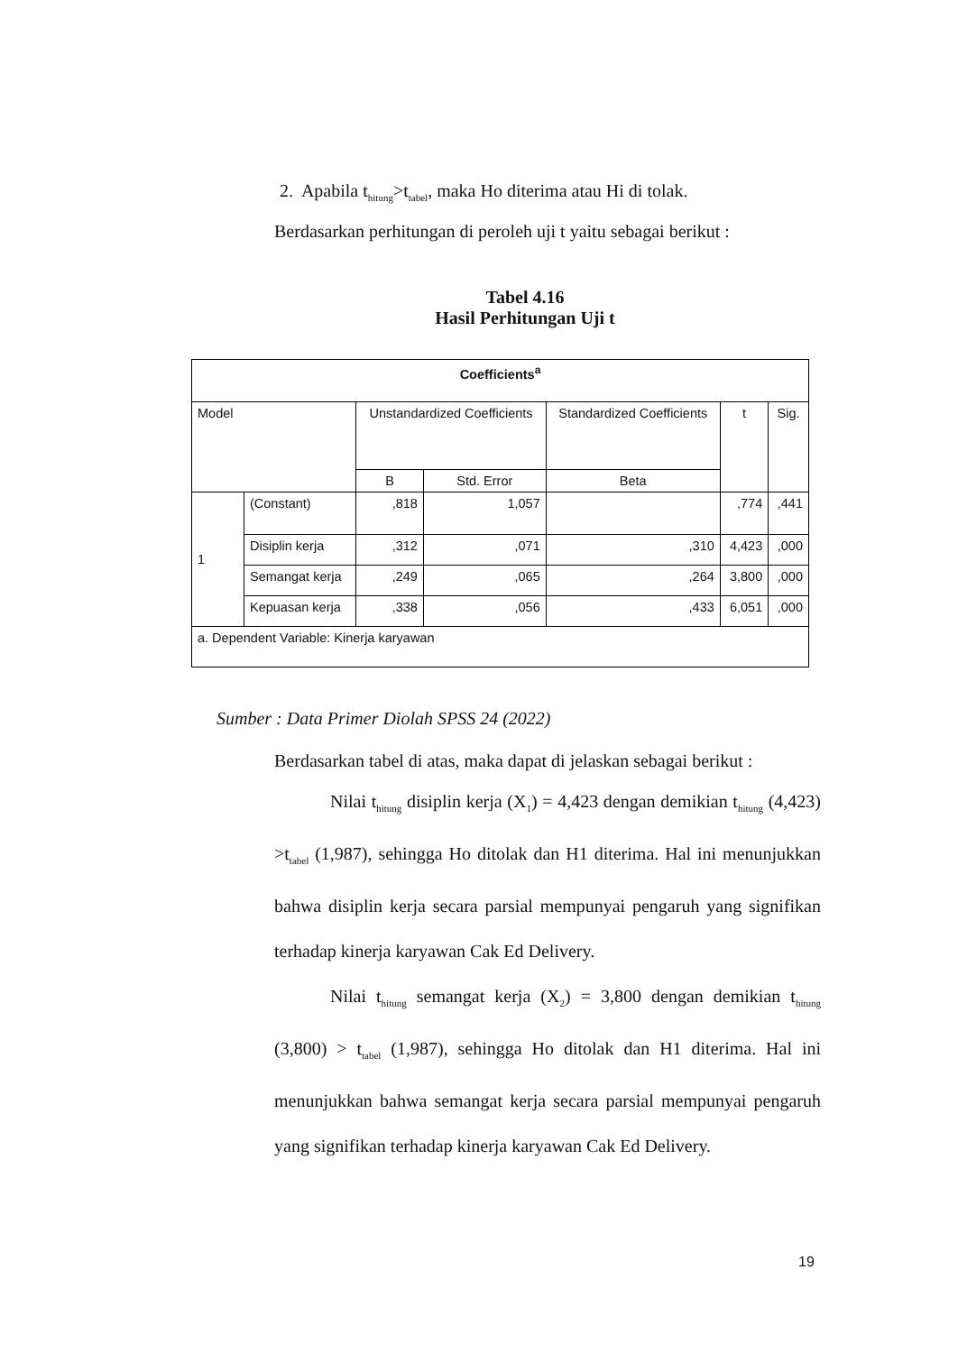2. Apabila t<sub>hitung</sub>>t<sub>tabel</sub>, maka Ho diterima atau Hi di tolak.
Berdasarkan perhitungan di peroleh uji t yaitu sebagai berikut :
Tabel 4.16
Hasil Perhitungan Uji t
| Coefficients<sup>a</sup> | | | | | | |
| --- | --- | --- | --- | --- | --- | --- |
| Model | | Unstandardized Coefficients | | Standardized Coefficients | t | Sig. |
| | | B | Std. Error | Beta | | |
| 1 | (Constant) | ,818 | 1,057 | | ,774 | ,441 |
| | Disiplin kerja | ,312 | ,071 | ,310 | 4,423 | ,000 |
| | Semangat kerja | ,249 | ,065 | ,264 | 3,800 | ,000 |
| | Kepuasan kerja | ,338 | ,056 | ,433 | 6,051 | ,000 |
| a. Dependent Variable: Kinerja karyawan | | | | | | |
Sumber : Data Primer Diolah SPSS 24 (2022)
Berdasarkan tabel di atas, maka dapat di jelaskan sebagai berikut :
Nilai t<sub>hitung</sub> disiplin kerja (X<sub>1</sub>) = 4,423 dengan demikian t<sub>hitung</sub> (4,423) >t<sub>tabel</sub> (1,987), sehingga Ho ditolak dan H1 diterima. Hal ini menunjukkan bahwa disiplin kerja secara parsial mempunyai pengaruh yang signifikan terhadap kinerja karyawan Cak Ed Delivery.
Nilai t<sub>hitung</sub> semangat kerja (X<sub>2</sub>) = 3,800 dengan demikian t<sub>hitung</sub> (3,800) > t<sub>tabel</sub> (1,987), sehingga Ho ditolak dan H1 diterima. Hal ini menunjukkan bahwa semangat kerja secara parsial mempunyai pengaruh yang signifikan terhadap kinerja karyawan Cak Ed Delivery.
19